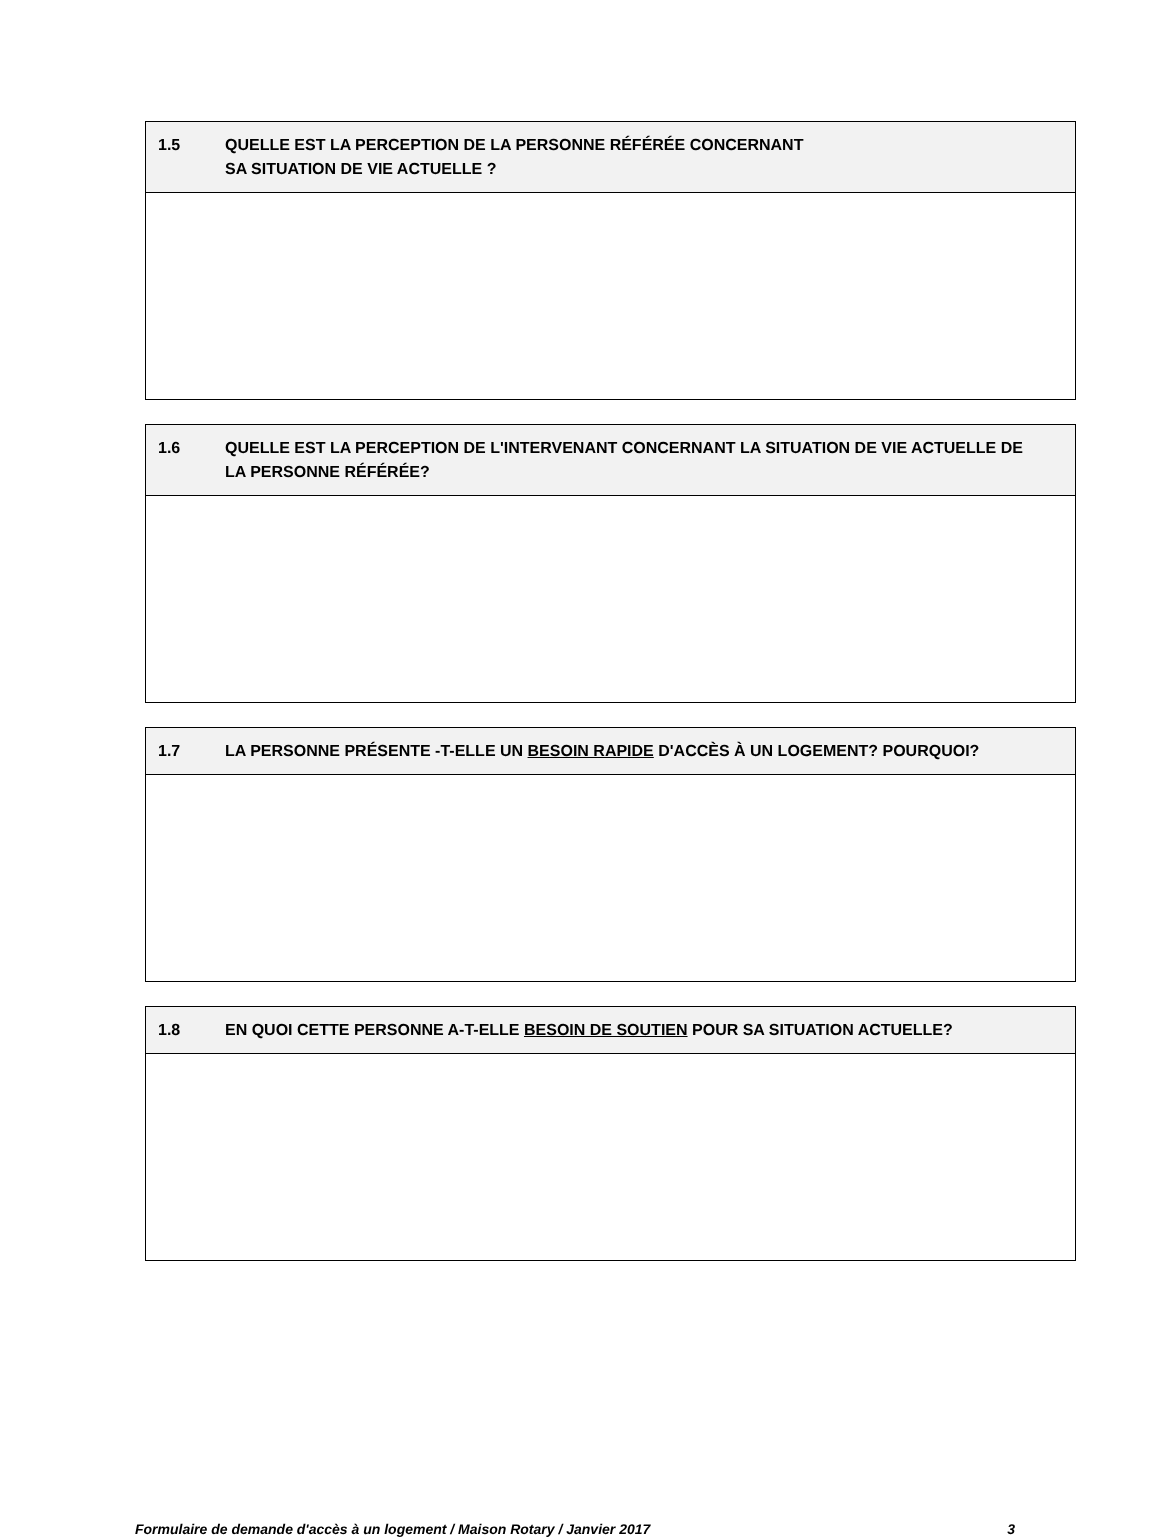| 1.5 QUELLE EST LA PERCEPTION DE LA PERSONNE RÉFÉRÉE CONCERNANT SA SITUATION DE VIE ACTUELLE ? |
| --- |
| 1.6 QUELLE EST LA PERCEPTION DE L'INTERVENANT CONCERNANT LA SITUATION DE VIE ACTUELLE DE LA PERSONNE RÉFÉRÉE? |
| --- |
| 1.7 LA PERSONNE PRÉSENTE -T-ELLE UN BESOIN RAPIDE D'ACCÈS À UN LOGEMENT? POURQUOI? |
| --- |
| 1.8 EN QUOI CETTE PERSONNE A-T-ELLE BESOIN DE SOUTIEN POUR SA SITUATION ACTUELLE? |
| --- |
Formulaire de demande d'accès à un logement / Maison Rotary / Janvier 2017 3